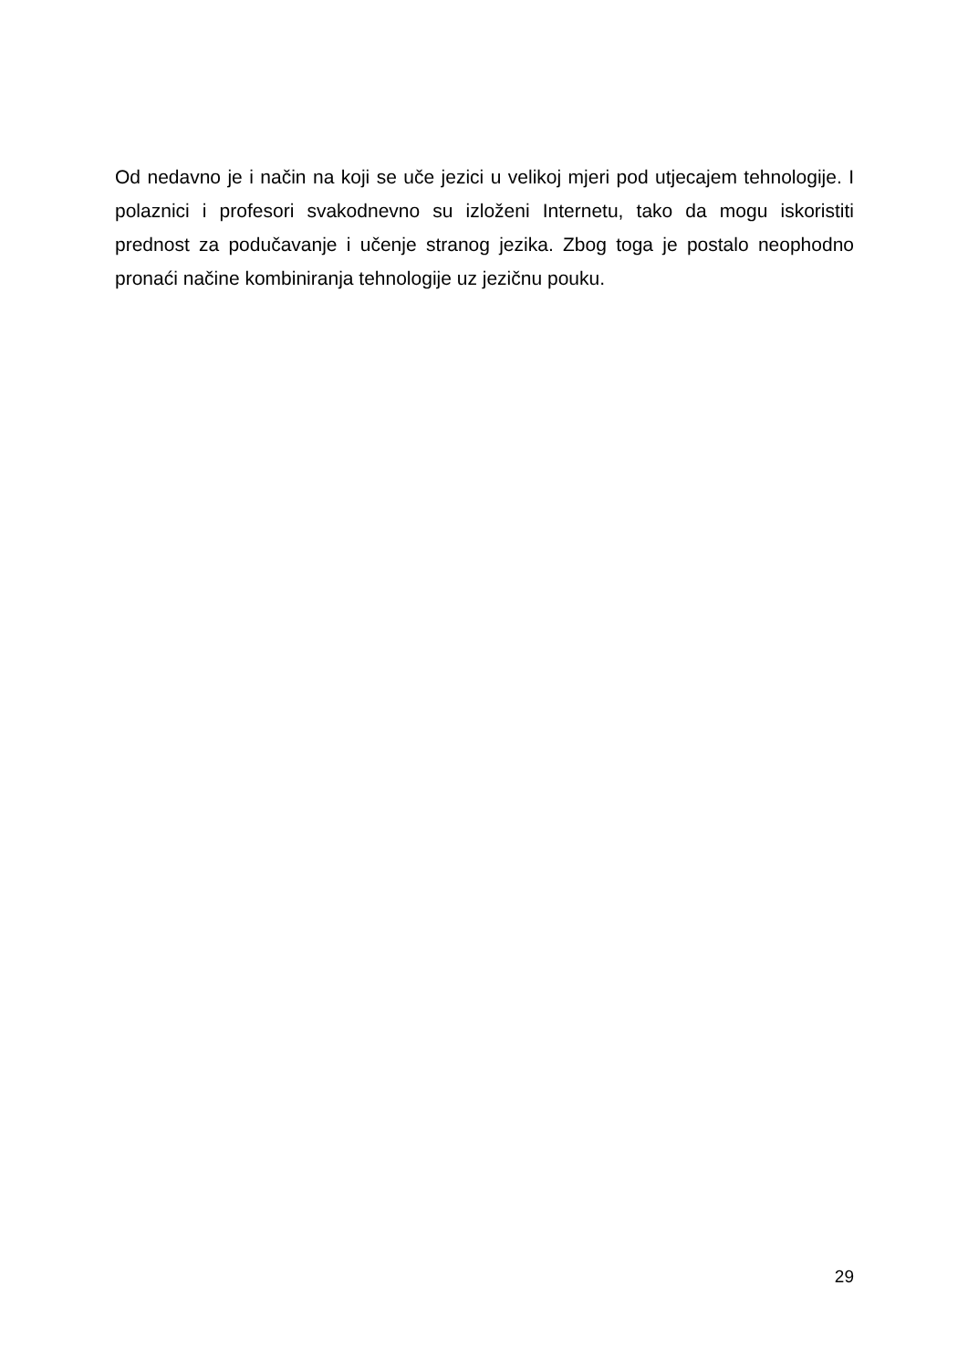Od nedavno je i način na koji se uče jezici u velikoj mjeri pod utjecajem tehnologije. I polaznici i profesori svakodnevno su izloženi Internetu, tako da mogu iskoristiti prednost za podučavanje i učenje stranog jezika. Zbog toga je postalo neophodno pronaći načine kombiniranja tehnologije uz jezičnu pouku.
29